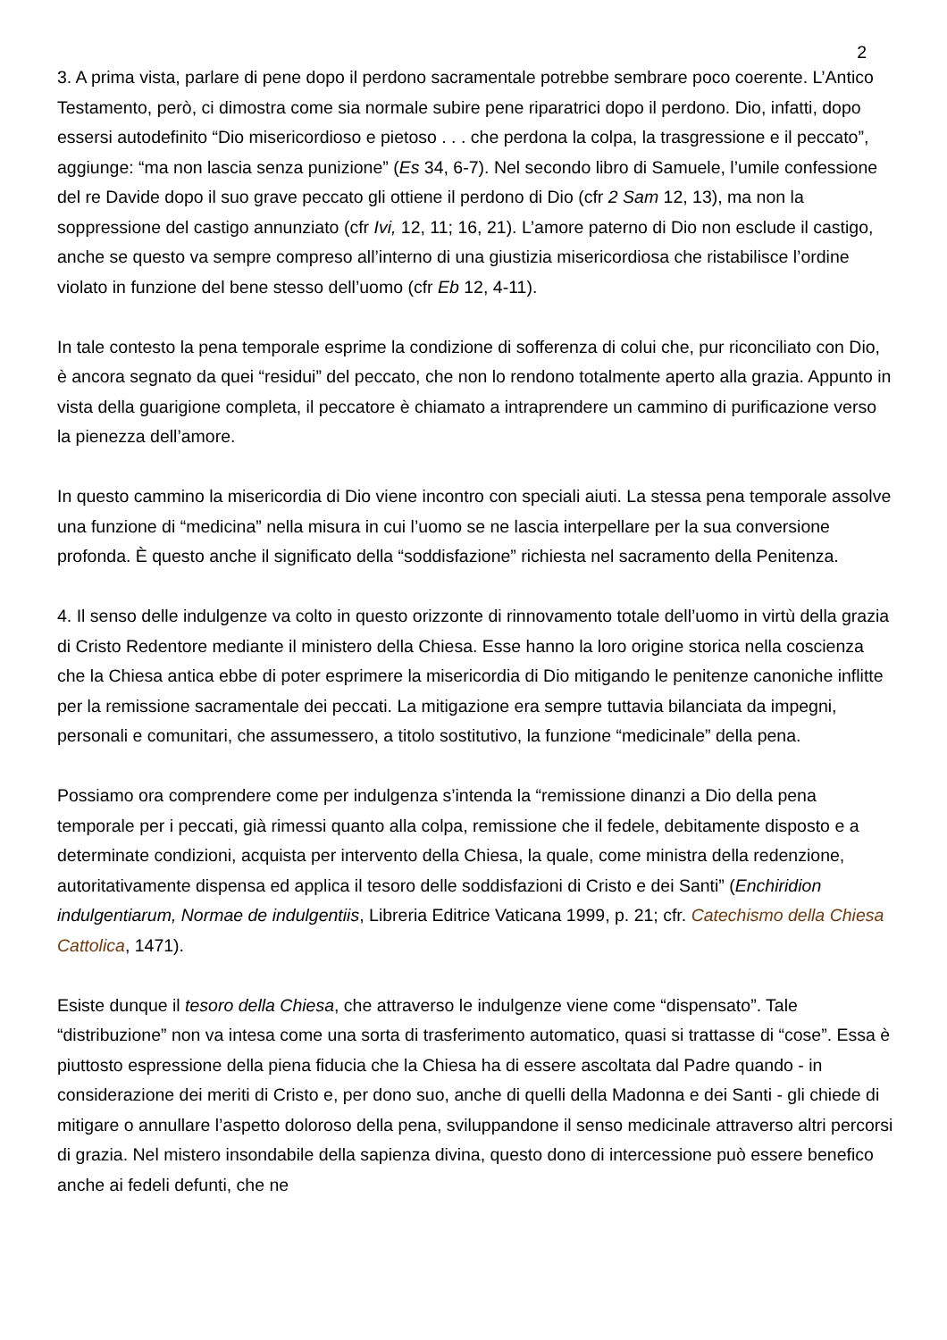2
3. A prima vista, parlare di pene dopo il perdono sacramentale potrebbe sembrare poco coerente. L’Antico Testamento, però, ci dimostra come sia normale subire pene riparatrici dopo il perdono. Dio, infatti, dopo essersi autodefinito “Dio misericordioso e pietoso . . . che perdona la colpa, la trasgressione e il peccato”, aggiunge: “ma non lascia senza punizione” (Es 34, 6-7). Nel secondo libro di Samuele, l’umile confessione del re Davide dopo il suo grave peccato gli ottiene il perdono di Dio (cfr 2 Sam 12, 13), ma non la soppressione del castigo annunziato (cfr Ivi, 12, 11; 16, 21). L’amore paterno di Dio non esclude il castigo, anche se questo va sempre compreso all’interno di una giustizia misericordiosa che ristabilisce l’ordine violato in funzione del bene stesso dell’uomo (cfr Eb 12, 4-11).
In tale contesto la pena temporale esprime la condizione di sofferenza di colui che, pur riconciliato con Dio, è ancora segnato da quei “residui” del peccato, che non lo rendono totalmente aperto alla grazia. Appunto in vista della guarigione completa, il peccatore è chiamato a intraprendere un cammino di purificazione verso la pienezza dell’amore.
In questo cammino la misericordia di Dio viene incontro con speciali aiuti. La stessa pena temporale assolve una funzione di “medicina” nella misura in cui l’uomo se ne lascia interpellare per la sua conversione profonda. È questo anche il significato della “soddisfazione” richiesta nel sacramento della Penitenza.
4. Il senso delle indulgenze va colto in questo orizzonte di rinnovamento totale dell’uomo in virtù della grazia di Cristo Redentore mediante il ministero della Chiesa. Esse hanno la loro origine storica nella coscienza che la Chiesa antica ebbe di poter esprimere la misericordia di Dio mitigando le penitenze canoniche inflitte per la remissione sacramentale dei peccati. La mitigazione era sempre tuttavia bilanciata da impegni, personali e comunitari, che assumessero, a titolo sostitutivo, la funzione “medicinale” della pena.
Possiamo ora comprendere come per indulgenza s’intenda la “remissione dinanzi a Dio della pena temporale per i peccati, già rimessi quanto alla colpa, remissione che il fedele, debitamente disposto e a determinate condizioni, acquista per intervento della Chiesa, la quale, come ministra della redenzione, autoritativamente dispensa ed applica il tesoro delle soddisfazioni di Cristo e dei Santi” (Enchiridion indulgentiarum, Normae de indulgentiis, Libreria Editrice Vaticana 1999, p. 21; cfr. Catechismo della Chiesa Cattolica, 1471).
Esiste dunque il tesoro della Chiesa, che attraverso le indulgenze viene come “dispensato”. Tale “distribuzione” non va intesa come una sorta di trasferimento automatico, quasi si trattasse di “cose”. Essa è piuttosto espressione della piena fiducia che la Chiesa ha di essere ascoltata dal Padre quando - in considerazione dei meriti di Cristo e, per dono suo, anche di quelli della Madonna e dei Santi - gli chiede di mitigare o annullare l’aspetto doloroso della pena, sviluppandone il senso medicinale attraverso altri percorsi di grazia. Nel mistero insondabile della sapienza divina, questo dono di intercessione può essere benefico anche ai fedeli defunti, che ne